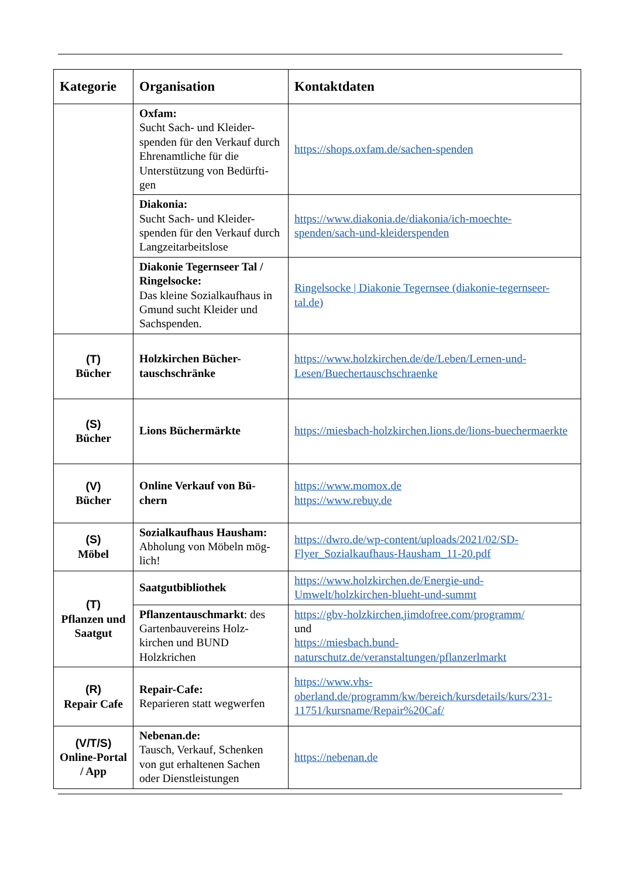| Kategorie | Organisation | Kontaktdaten |
| --- | --- | --- |
| | Oxfam: Sucht Sach- und Kleider-spenden für den Verkauf durch Ehrenamtliche für die Unterstützung von Bedürfti-gen | https://shops.oxfam.de/sachen-spenden |
| | Diakonia: Sucht Sach- und Kleider-spenden für den Verkauf durch Langzeitarbeitslose | https://www.diakonia.de/diakonia/ich-moechte-spenden/sach-und-kleiderspenden |
| | Diakonie Tegernseer Tal / Ringelsocke: Das kleine Sozialkaufhaus in Gmund sucht Kleider und Sachspenden. | Ringelsocke / Diakonie Tegernsee (diakonie-tegernseer-tal.de) |
| (T) Bücher | Holzkirchen Bücher-tauschschränke | https://www.holzkirchen.de/de/Leben/Lernen-und-Lesen/Buechertauschschraenke |
| (S) Bücher | Lions Büchermärkte | https://miesbach-holzkirchen.lions.de/lions-buechermaerkte |
| (V) Bücher | Online Verkauf von Bü-chern | https://www.momox.de https://www.rebuy.de |
| (S) Möbel | Sozialkaufhaus Hausham: Abholung von Möbeln mög-lich! | https://dwro.de/wp-content/uploads/2021/02/SD-Flyer_Sozialkaufhaus-Hausham_11-20.pdf |
| (T) Pflanzen und Saatgut | Saatgutbibliothek | https://www.holzkirchen.de/Energie-und-Umwelt/holzkirchen-blueht-und-summt |
| | Pflanzentauschmarkt : des Gartenbauvereins Holz-kirchen und BUND Holzkrichen | https://gbv-holzkirchen.jimdofree.com/programm/ und https://miesbach.bund-naturschutz.de/veranstaltungen/pflanzerlmarkt |
| (R) Repair Cafe | Repair-Cafe: Reparieren statt wegwerfen | https://www.vhs-oberland.de/programm/kw/bereich/kursdetails/kurs/231-11751/kursname/Repair%20Caf/ |
| (V/T/S) Online-Portal / App | Nebenan.de: Tausch, Verkauf, Schenken von gut erhaltenen Sachen oder Dienstleistungen | https://nebenan.de |